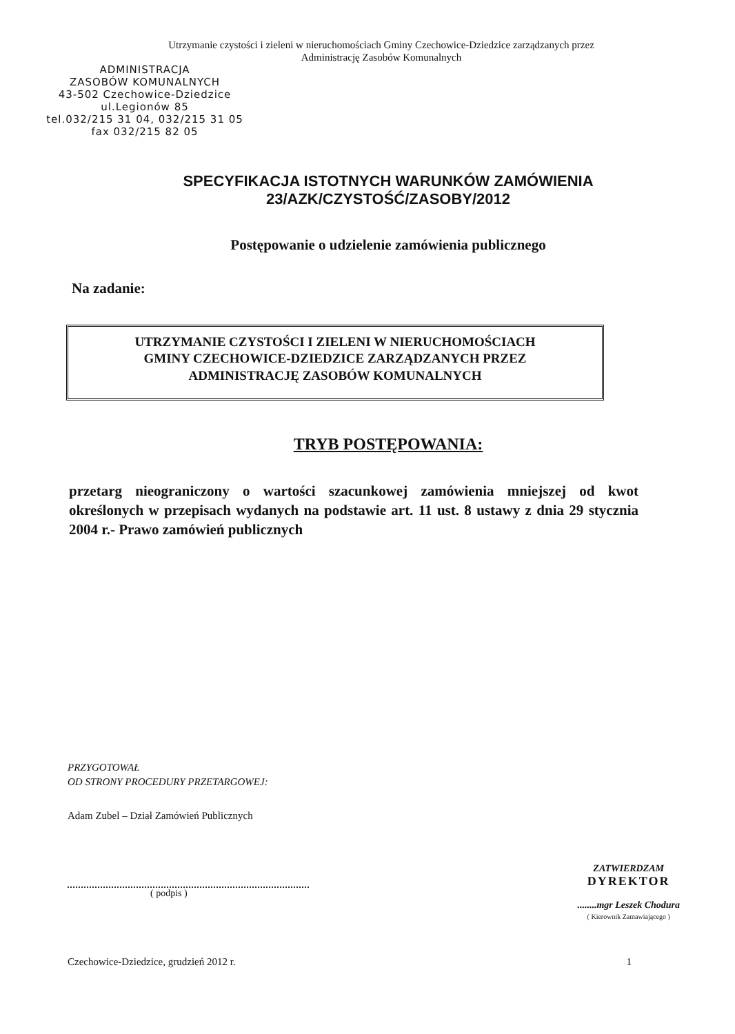Utrzymanie czystości i zieleni w nieruchomościach Gminy Czechowice-Dziedzice zarządzanych przez
Administrację Zasobów Komunalnych
ADMINISTRACJA
ZASOBÓW KOMUNALNYCH
43-502 Czechowice-Dziedzice
ul.Legionów 85
tel.032/215 31 04, 032/215 31 05
fax 032/215 82 05
SPECYFIKACJA ISTOTNYCH WARUNKÓW ZAMÓWIENIA
23/AZK/CZYSTOŚĆ/ZASOBY/2012
Postępowanie o udzielenie zamówienia publicznego
Na zadanie:
UTRZYMANIE CZYSTOŚCI I ZIELENI W NIERUCHOMOŚCIACH
GMINY CZECHOWICE-DZIEDZICE ZARZĄDZANYCH PRZEZ
ADMINISTRACJĘ ZASOBÓW KOMUNALNYCH
TRYB POSTĘPOWANIA:
przetarg nieograniczony o wartości szacunkowej zamówienia mniejszej od kwot określonych w przepisach wydanych na podstawie art. 11 ust. 8 ustawy z dnia 29 stycznia 2004 r.- Prawo zamówień publicznych
PRZYGOTOWAŁ
OD STRONY PROCEDURY PRZETARGOWEJ:
Adam Zubel – Dział Zamówień Publicznych
( podpis ) ZATWIERDZAM
DYREKTOR
........mgr Leszek Chodura
( Kierownik Zamawiającego )
Czechowice-Dziedzice, grudzień 2012 r. 1